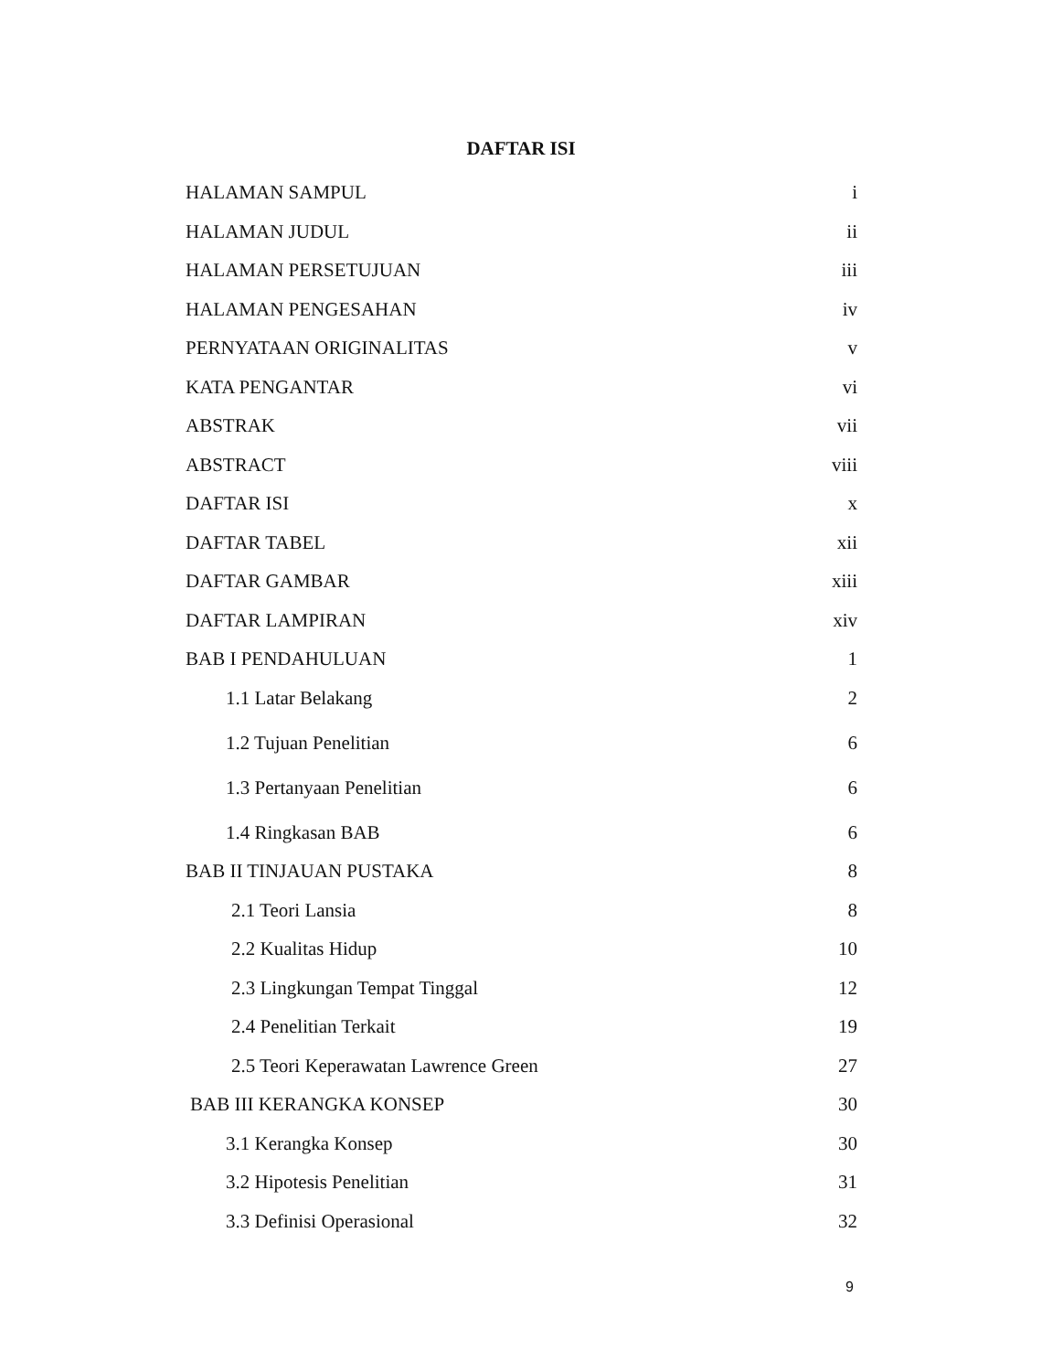DAFTAR ISI
HALAMAN SAMPUL i
HALAMAN JUDUL ii
HALAMAN PERSETUJUAN iii
HALAMAN PENGESAHAN iv
PERNYATAAN ORIGINALITAS v
KATA PENGANTAR vi
ABSTRAK vii
ABSTRACT viii
DAFTAR ISI x
DAFTAR TABEL xii
DAFTAR GAMBAR xiii
DAFTAR LAMPIRAN xiv
BAB I PENDAHULUAN 1
1.1 Latar Belakang 2
1.2 Tujuan Penelitian 6
1.3 Pertanyaan Penelitian 6
1.4 Ringkasan BAB 6
BAB II TINJAUAN PUSTAKA 8
2.1 Teori Lansia 8
2.2 Kualitas Hidup 10
2.3 Lingkungan Tempat Tinggal 12
2.4 Penelitian Terkait 19
2.5 Teori Keperawatan Lawrence Green 27
BAB III KERANGKA KONSEP 30
3.1 Kerangka Konsep 30
3.2 Hipotesis Penelitian 31
3.3 Definisi Operasional 32
9